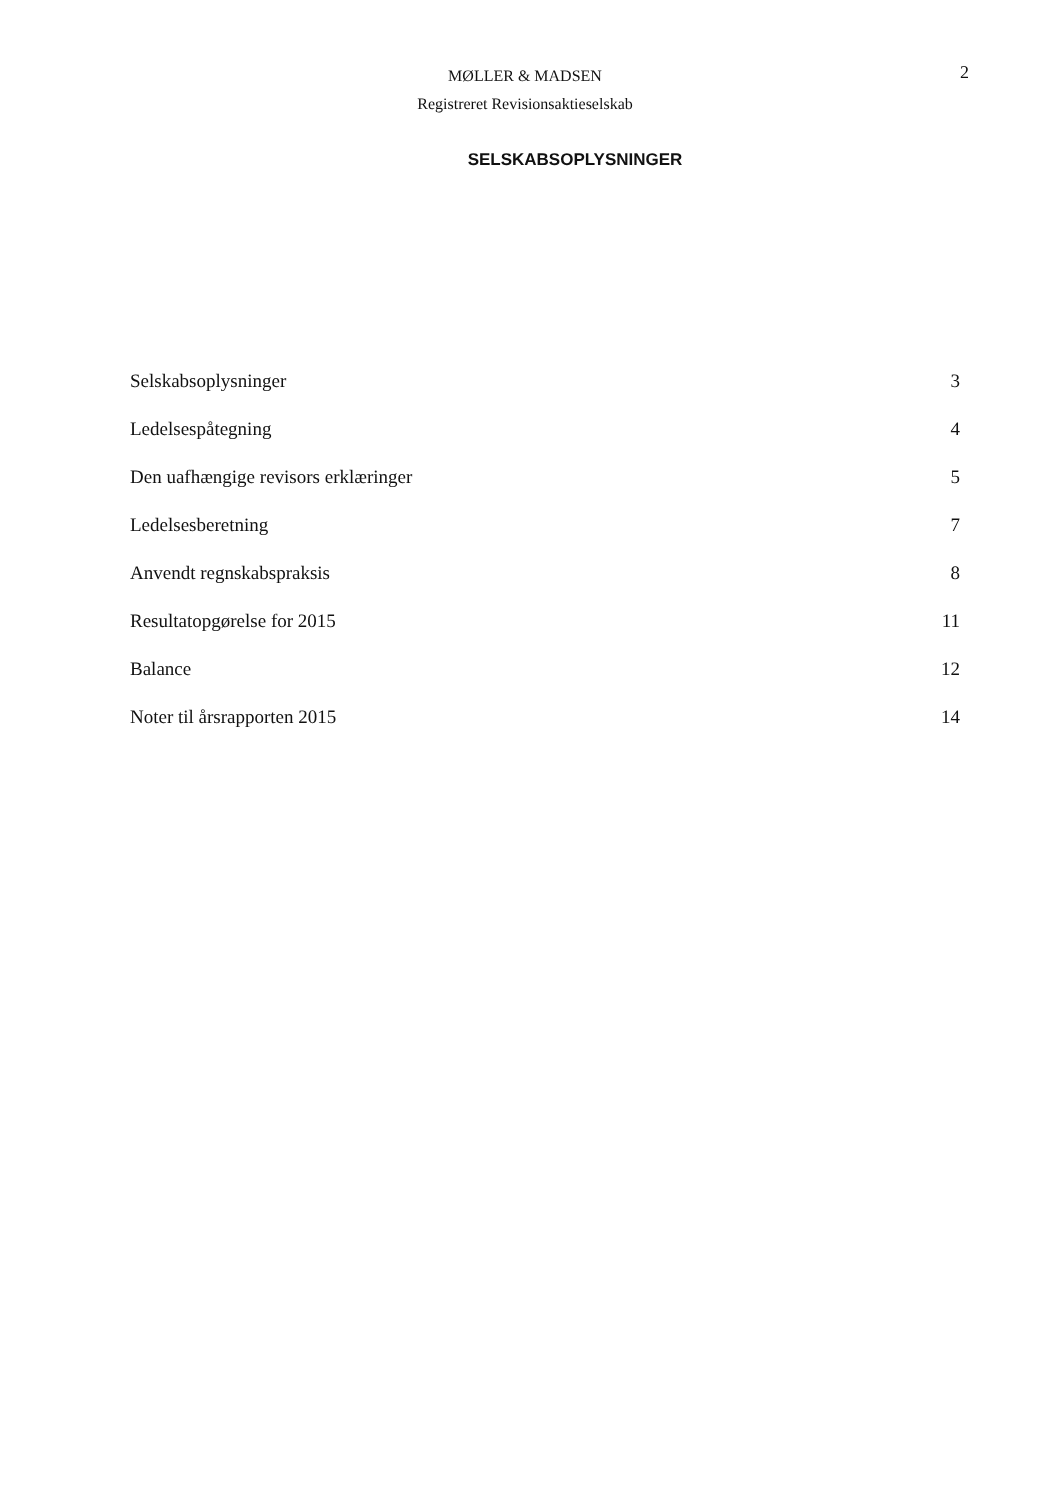MØLLER & MADSEN
Registreret Revisionsaktieselskab
2
SELSKABSOPLYSNINGER
Selskabsoplysninger 3
Ledelsespåtegning 4
Den uafhængige revisors erklæringer 5
Ledelsesberetning 7
Anvendt regnskabspraksis 8
Resultatopgørelse for 2015 11
Balance 12
Noter til årsrapporten 2015 14